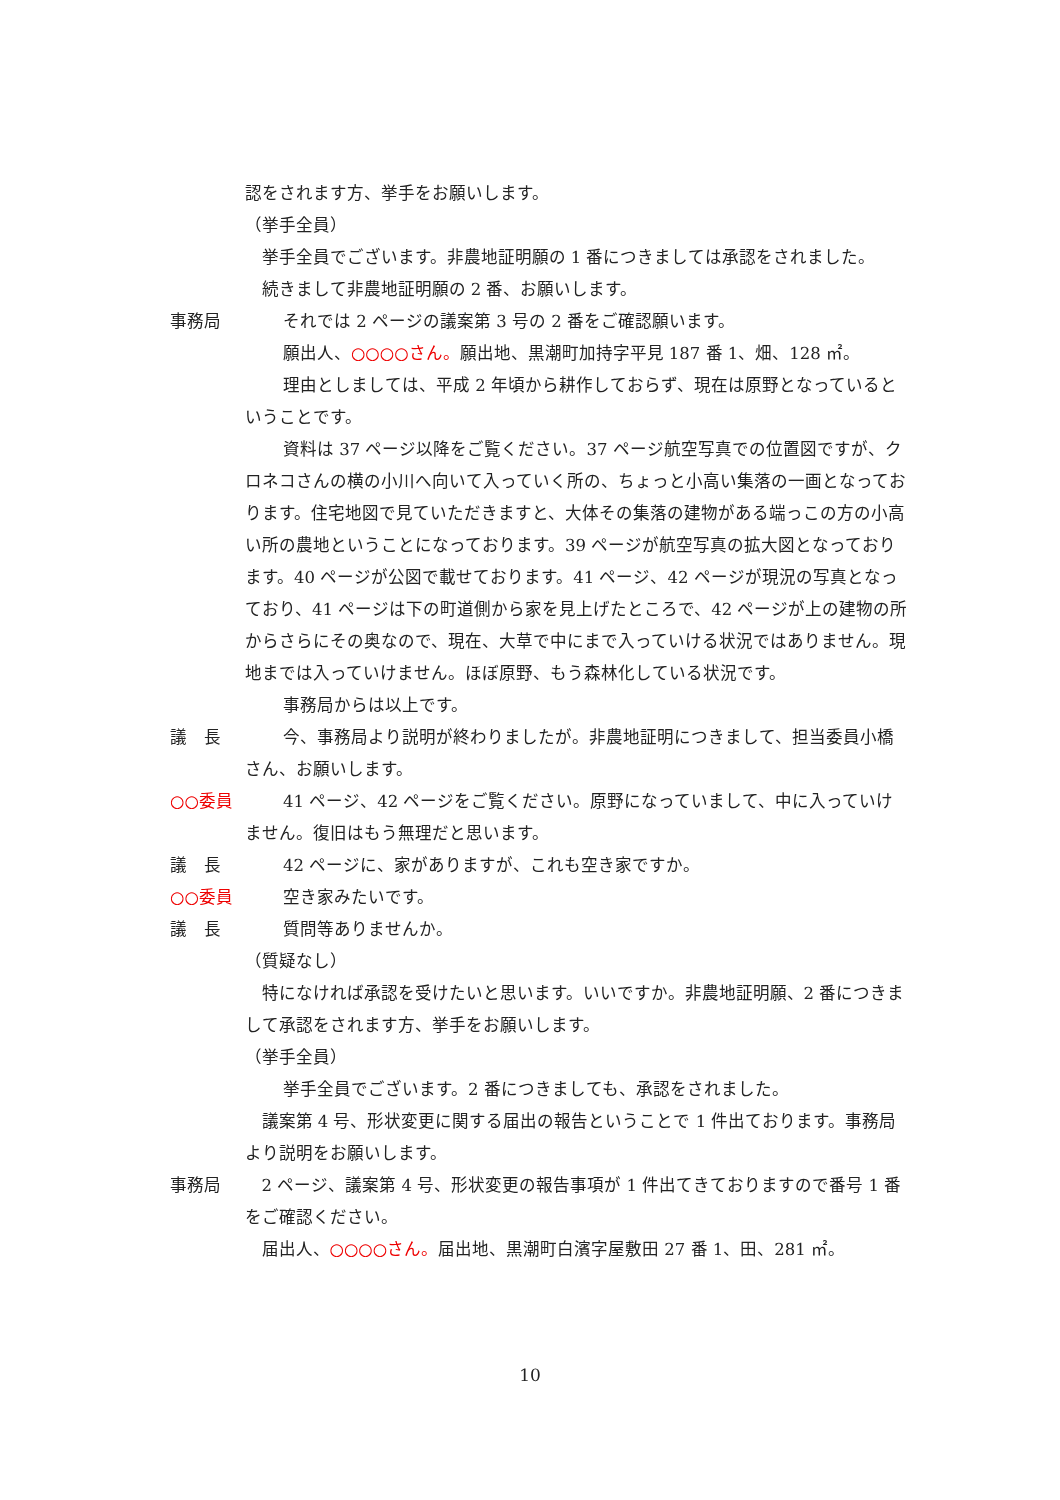認をされます方、挙手をお願いします。
（挙手全員）
挙手全員でございます。非農地証明願の 1 番につきましては承認をされました。
続きまして非農地証明願の 2 番、お願いします。
事務局 それでは 2 ページの議案第 3 号の 2 番をご確認願います。
願出人、○○○○さん。願出地、黒潮町加持字平見 187 番 1、畑、128 ㎡。
理由としましては、平成 2 年頃から耕作しておらず、現在は原野となっているということです。
資料は 37 ページ以降をご覧ください。37 ページ航空写真での位置図ですが、クロネコさんの横の小川へ向いて入っていく所の、ちょっと小高い集落の一画となっております。住宅地図で見ていただきますと、大体その集落の建物がある端っこの方の小高い所の農地ということになっております。39 ページが航空写真の拡大図となっております。40 ページが公図で載せております。41 ページ、42 ページが現況の写真となっており、41 ページは下の町道側から家を見上げたところで、42 ページが上の建物の所からさらにその奥なので、現在、大草で中にまで入っていける状況ではありません。現地までは入っていけません。ほぼ原野、もう森林化している状況です。
事務局からは以上です。
議　長 今、事務局より説明が終わりましたが。非農地証明につきまして、担当委員小橋さん、お願いします。
○○委員 41 ページ、42 ページをご覧ください。原野になっていまして、中に入っていけません。復旧はもう無理だと思います。
議　長 42 ページに、家がありますが、これも空き家ですか。
○○委員 空き家みたいです。
議　長 質問等ありませんか。
（質疑なし）
特になければ承認を受けたいと思います。いいですか。非農地証明願、2 番につきまして承認をされます方、挙手をお願いします。
（挙手全員）
挙手全員でございます。2 番につきましても、承認をされました。
議案第 4 号、形状変更に関する届出の報告ということで 1 件出ております。事務局より説明をお願いします。
事務局 2 ページ、議案第 4 号、形状変更の報告事項が 1 件出てきておりますので番号 1 番をご確認ください。
届出人、○○○○さん。届出地、黒潮町白濱字屋敷田 27 番 1、田、281 ㎡。
10